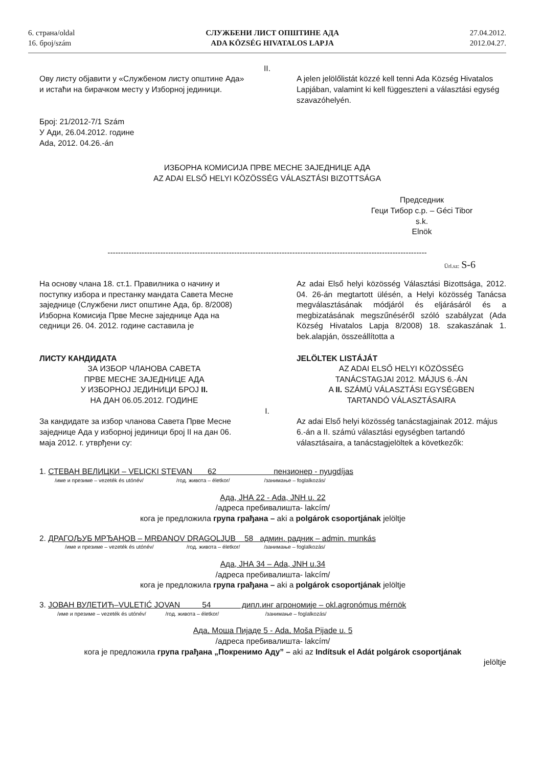6. страна/oldal
16. број/szám
СЛУЖБЕНИ ЛИСТ ОПШТИНЕ АДА
ADA KÖZSÉG HIVATALOS LAPJA
27.04.2012.
2012.04.27.
II.
Ову листу објавити у «Службеном листу општине Ада» и истаћи на бирачком месту у Изборној јединици.
A jelen jelölőlistát közzé kell tenni Ada Község Hivatalos Lapjában, valamint ki kell függeszteni a választási egység szavazóhelyén.
Број: 21/2012-7/1 Szám
У Ади, 26.04.2012. године
Ada, 2012. 04.26.-án
ИЗБОРНА КОМИСИЈА ПРВЕ МЕСНЕ ЗАЈЕДНИЦЕ АДА
AZ ADAI ELSŐ HELYI KÖZÖSSÉG VÁLASZTÁSI BIZOTTSÁGA
Председник
Геци Тибор с.р. – Géci Tibor s.k.
Elnök
-------------------------------------------------------------------------------------------------------------------------
Ürl.sz: S-6
На основу члана 18. ст.1. Правилника о начину и поступку избора и престанку мандата Савета Месне заједнице (Службени лист општине Ада, бр. 8/2008) Изборна Комисија Прве Месне заједнице Ада на седници 26. 04. 2012. године саставила је
Az adai Első helyi közösség Választási Bizottsága, 2012. 04. 26-án megtartott ülésén, a Helyi közösség Tanácsa megválasztásának módjáról és eljárásáról és a megbizatásának megszűnéséről szóló szabályzat (Ada Község Hivatalos Lapja 8/2008) 18. szakaszának 1. bek.alapján, összeállította a
ЛИСТУ КАНДИДАТА
ЗА ИЗБОР ЧЛАНОВА САВЕТА
ПРВЕ МЕСНЕ ЗАЈЕДНИЦЕ АДА
У ИЗБОРНОЈ ЈЕДИНИЦИ БРОЈ II.
НА ДАН 06.05.2012. ГОДИНЕ
JELÖLTEK LISTÁJÁT
AZ ADAI ELSŐ HELYI KÖZÖSSÉG
TANÁCSTAGJAI 2012. MÁJUS 6.-ÁN
A II. SZÁMÚ VÁLASZTÁSI EGYSÉGBEN
TARTANDÓ VÁLASZTÁSAIRA
I.
За кандидате за избор чланова Савета Прве Месне заједнице Ада у изборној јединици број II на дан 06. маја 2012. г. утврђени су:
Az adai Első helyi közösség tanácstagjainak 2012. május 6.-án a II. számú választási egységben tartandó választásaira, a tanácstagjelöltek a következők:
1. СТЕВАН ВЕЛИЦКИ – VELICKI STEVAN 62 пензионер - nyugdíjas
/име и презиме – vezeték és utónév/ /год. живота – életkor/ /занимање – foglalkozás/
Ада, ЈНА 22 - Ada, JNH u. 22
/адреса пребивалишта- lakcím/
кога је предложила група грађана – aki a polgárok csoportjának jelöltje
2. ДРАГОЉУБ МРЂАНОВ – MRĐANOV DRAGOLJUB 58 админ. радник – admin. munkás
/име и презиме – vezeték és utónév/ /год. живота – életkor/ /занимање – foglalkozás/
Ада, ЈНА 34 – Ada, JNH u.34
/адреса пребивалишта- lakcím/
кога је предложила група грађана – aki a polgárok csoportjának jelöltje
3. ЈОВАН ВУЛЕТИЋ–VULETIĆ JOVAN 54 дипл.инг агрономије – okl.agronómus mérnök
/име и презиме – vezeték és utónév/ /год. живота – életkor/ /занимање – foglalkozás/
Ада, Моша Пијаде 5 - Ada, Moša Pijade u. 5
/адреса пребивалишта- lakcím/
кога је предложила група грађана „Покренимо Аду” – aki az Indítsuk el Adát polgárok csoportjának
jelöltje